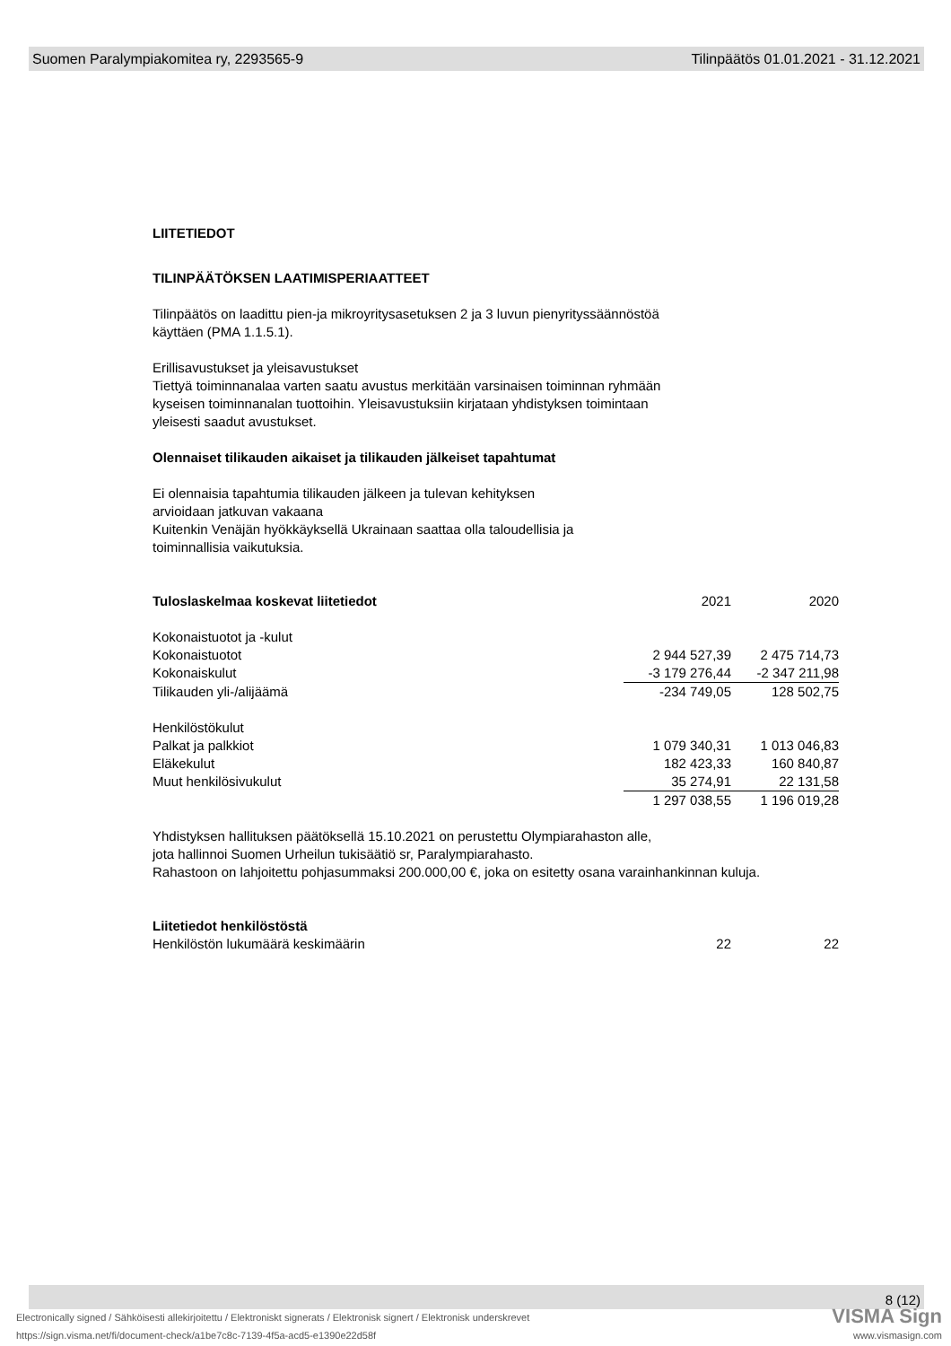Suomen Paralympiakomitea ry, 2293565-9 Tilinpäätös 01.01.2021 - 31.12.2021
LIITETIEDOT
TILINPÄÄTÖKSEN LAATIMISPERIAATTEET
Tilinpäätös on laadittu pien-ja mikroyritysasetuksen 2 ja 3 luvun pienyrityssäännöstöä
käyttäen (PMA 1.1.5.1).
Erillisavustukset ja yleisavustukset
Tiettyä toiminnanalaa varten saatu avustus merkitään varsinaisen toiminnan ryhmään
kyseisen toiminnanalan tuottoihin. Yleisavustuksiin kirjataan yhdistyksen toimintaan
yleisesti saadut avustukset.
Olennaiset tilikauden aikaiset ja tilikauden jälkeiset tapahtumat
Ei olennaisia tapahtumia tilikauden jälkeen ja tulevan kehityksen
arvioidaan jatkuvan vakaana
Kuitenkin Venäjän hyökkäyksellä Ukrainaan saattaa olla taloudellisia ja
toiminnallisia vaikutuksia.
| Tuloslaskelmaa koskevat liitetiedot | 2021 | 2020 |
| Kokonaistuotot ja -kulut | | |
| Kokonaistuotot | 2 944 527,39 | 2 475 714,73 |
| Kokonaiskulut | -3 179 276,44 | -2 347 211,98 |
| Tilikauden yli-/alijäämä | -234 749,05 | 128 502,75 |
| Henkilöstökulut | | |
| Palkat ja palkkiot | 1 079 340,31 | 1 013 046,83 |
| Eläkekulut | 182 423,33 | 160 840,87 |
| Muut henkilösivukulut | 35 274,91 | 22 131,58 |
| | 1 297 038,55 | 1 196 019,28 |
Yhdistyksen hallituksen päätöksellä 15.10.2021 on perustettu Olympiarahaston alle,
jota hallinnoi Suomen Urheilun tukisäätiö sr, Paralympiarahasto.
Rahastoon on lahjoitettu pohjasummaksi 200.000,00 €, joka on esitetty osana varainhankinnan kuluja.
| Liitetiedot henkilöstöstä | | |
| Henkilöstön lukumäärä keskimäärin | 22 | 22 |
8 (12)
VISMA Sign
Electronically signed / Sähköisesti allekirjoitettu / Elektroniskt signerats / Elektronisk signert / Elektronisk underskrevet
https://sign.visma.net/fi/document-check/a1be7c8c-7139-4f5a-acd5-e1390e22d58f
www.vismasign.com